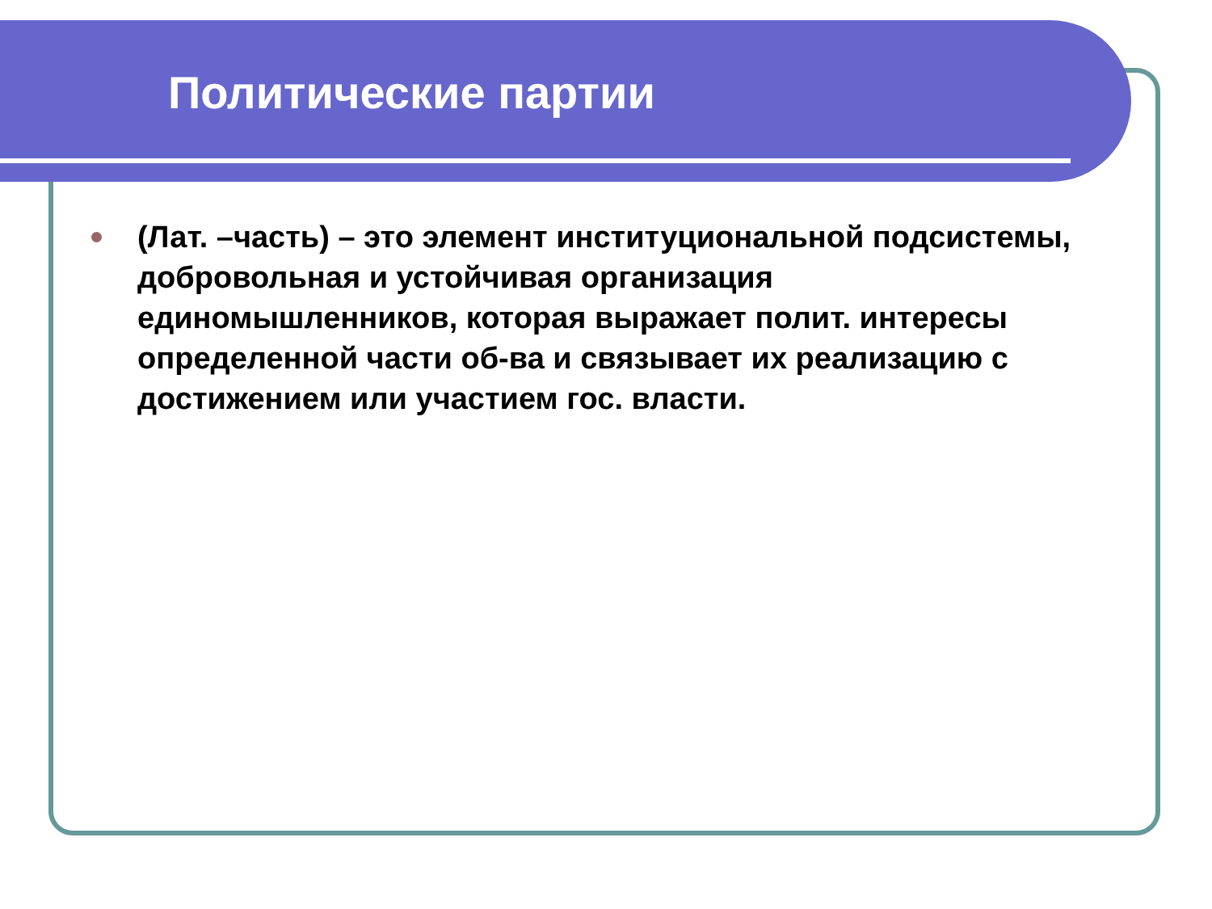Политические партии
(Лат. –часть) – это элемент институциональной подсистемы, добровольная и устойчивая организация единомышленников, которая выражает полит. интересы определенной части об-ва и связывает их реализацию с достижением или участием гос. власти.